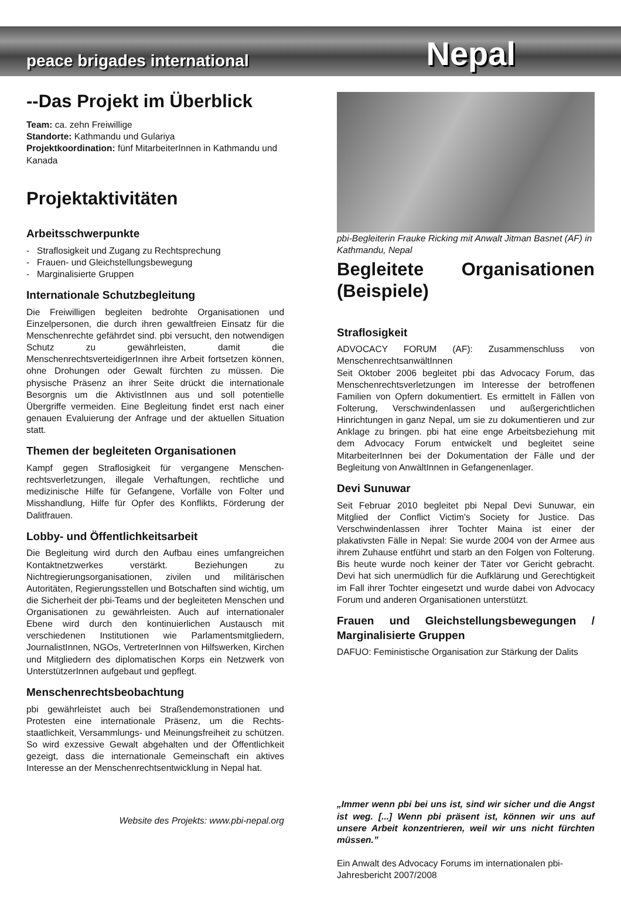peace brigades international Nepal
--Das Projekt im Überblick
Team: ca. zehn Freiwillige
Standorte: Kathmandu und Gulariya
Projektkoordination: fünf MitarbeiterInnen in Kathmandu und Kanada
Projektaktivitäten
Arbeitsschwerpunkte
- Straflosigkeit und Zugang zu Rechtsprechung
- Frauen- und Gleichstellungsbewegung
- Marginalisierte Gruppen
Internationale Schutzbegleitung
Die Freiwilligen begleiten bedrohte Organisationen und Einzelpersonen, die durch ihren gewaltfreien Einsatz für die Menschenrechte gefährdet sind. pbi versucht, den notwendigen Schutz zu gewährleisten, damit die MenschenrechtsverteidigerInnen ihre Arbeit fortsetzen können, ohne Drohungen oder Gewalt fürchten zu müssen. Die physische Präsenz an ihrer Seite drückt die internationale Besorgnis um die AktivistInnen aus und soll potentielle Übergriffe vermeiden. Eine Begleitung findet erst nach einer genauen Evaluierung der Anfrage und der aktuellen Situation statt.
Themen der begleiteten Organisationen
Kampf gegen Straflosigkeit für vergangene Menschen­rechtsverletzungen, illegale Verhaftungen, rechtliche und medizinische Hilfe für Gefangene, Vorfälle von Folter und Misshandlung, Hilfe für Opfer des Konflikts, Förderung der Dalitfrauen.
Lobby- und Öffentlichkeitsarbeit
Die Begleitung wird durch den Aufbau eines umfangrei­chen Kontaktnetzwerkes verstärkt. Beziehungen zu Nichtregierungsorganisationen, zivilen und militärischen Autoritäten, Regierungsstellen und Botschaften sind wichtig, um die Sicherheit der pbi-Teams und der beglei­teten Menschen und Organisationen zu gewährleisten. Auch auf internationaler Ebene wird durch den kontinu­ierlichen Austausch mit verschiedenen Institutionen wie Parlamentsmitgliedern, JournalistInnen, NGOs, Vertre­terInnen von Hilfswerken, Kirchen und Mitgliedern des diplomatischen Korps ein Netzwerk von Unter­stützerInnen aufgebaut und gepflegt.
Menschenrechtsbeobachtung
pbi gewährleistet auch bei Straßendemonstrationen und Protesten eine internationale Präsenz, um die Rechts­staatlichkeit, Versammlungs- und Meinungsfreiheit zu schützen. So wird exzessive Gewalt abgehalten und der Öffentlichkeit gezeigt, dass die internationale Gemeinschaft ein aktives Interesse an der Menschen­rechtsentwicklung in Nepal hat.
Website des Projekts: www.pbi-nepal.org
pbi-Begleiterin Frauke Ricking mit Anwalt Jitman Basnet (AF) in Kathmandu, Nepal
Begleitete Organisationen (Beispiele)
Straflosigkeit
ADVOCACY FORUM (AF): Zusammenschluss von MenschenrechtsanwältInnen
Seit Oktober 2006 begleitet pbi das Advocacy Forum, das Menschenrechtsverletzungen im Interesse der betroffenen Familien von Opfern dokumentiert. Es ermittelt in Fällen von Folterung, Verschwindenlassen und außergerichtlichen Hinrichtungen in ganz Nepal, um sie zu dokumentieren und zur Anklage zu bringen. pbi hat eine enge Arbeitsbeziehung mit dem Advocacy Forum entwickelt und begleitet seine MitarbeiterInnen bei der Dokumentation der Fälle und der Begleitung von AnwältInnen in Gefangenenlager.
Devi Sunuwar
Seit Februar 2010 begleitet pbi Nepal Devi Sunuwar, ein Mitglied der Conflict Victim's Society for Justice. Das Verschwindenlassen ihrer Tochter Maina ist einer der plakativsten Fälle in Nepal: Sie wurde 2004 von der Armee aus ihrem Zuhause entführt und starb an den Folgen von Folterung. Bis heute wurde noch keiner der Täter vor Gericht gebracht. Devi hat sich unermüdlich für die Aufklärung und Gerechtigkeit im Fall ihrer Tochter eingesetzt und wurde dabei von Advocacy Forum und anderen Organisationen unterstützt.
Frauen und Gleichstellungsbewegungen / Marginalisierte Gruppen
DAFUO: Feministische Organisation zur Stärkung der Dalits
„Immer wenn pbi bei uns ist, sind wir sicher und die Angst ist weg. [...] Wenn pbi präsent ist, können wir uns auf unsere Arbeit konzentrieren, weil wir uns nicht fürchten müssen.”
Ein Anwalt des Advocacy Forums im internationalen pbi-Jahresbericht 2007/2008